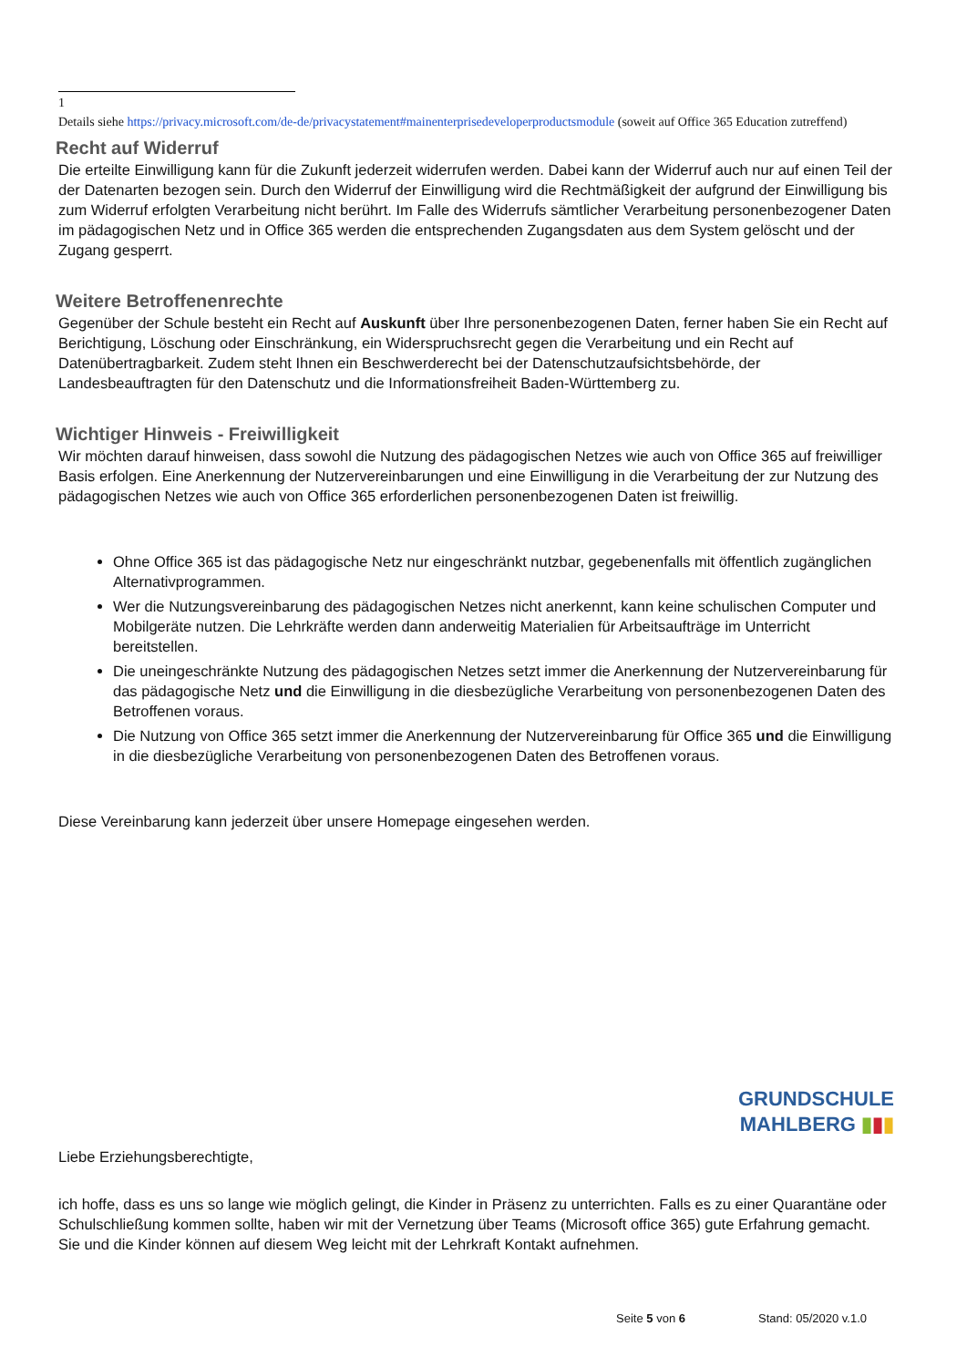1
Details siehe https://privacy.microsoft.com/de-de/privacystatement#mainenterprisedeveloperproductsmodule (soweit auf Office 365 Education zutreffend)
Recht auf Widerruf
Die erteilte Einwilligung kann für die Zukunft jederzeit widerrufen werden. Dabei kann der Widerruf auch nur auf einen Teil der der Datenarten bezogen sein. Durch den Widerruf der Einwilligung wird die Rechtmäßigkeit der aufgrund der Einwilligung bis zum Widerruf erfolgten Verarbeitung nicht berührt. Im Falle des Widerrufs sämtlicher Verarbeitung personenbezogener Daten im pädagogischen Netz und in Office 365 werden die entsprechenden Zugangsdaten aus dem System gelöscht und der Zugang gesperrt.
Weitere Betroffenenrechte
Gegenüber der Schule besteht ein Recht auf Auskunft über Ihre personenbezogenen Daten, ferner haben Sie ein Recht auf Berichtigung, Löschung oder Einschränkung, ein Widerspruchsrecht gegen die Verarbeitung und ein Recht auf Datenübertragbarkeit. Zudem steht Ihnen ein Beschwerderecht bei der Datenschutzaufsichtsbehörde, der Landesbeauftragten für den Datenschutz und die Informationsfreiheit Baden-Württemberg zu.
Wichtiger Hinweis - Freiwilligkeit
Wir möchten darauf hinweisen, dass sowohl die Nutzung des pädagogischen Netzes wie auch von Office 365 auf freiwilliger Basis erfolgen. Eine Anerkennung der Nutzervereinbarungen und eine Einwilligung in die Verarbeitung der zur Nutzung des pädagogischen Netzes wie auch von Office 365 erforderlichen personenbezogenen Daten ist freiwillig.
Ohne Office 365 ist das pädagogische Netz nur eingeschränkt nutzbar, gegebenenfalls mit öffentlich zugänglichen Alternativprogrammen.
Wer die Nutzungsvereinbarung des pädagogischen Netzes nicht anerkennt, kann keine schulischen Computer und Mobilgeräte nutzen. Die Lehrkräfte werden dann anderweitig Materialien für Arbeitsaufträge im Unterricht bereitstellen.
Die uneingeschränkte Nutzung des pädagogischen Netzes setzt immer die Anerkennung der Nutzervereinbarung für das pädagogische Netz und die Einwilligung in die diesbezügliche Verarbeitung von personenbezogenen Daten des Betroffenen voraus.
Die Nutzung von Office 365 setzt immer die Anerkennung der Nutzervereinbarung für Office 365 und die Einwilligung in die diesbezügliche Verarbeitung von personenbezogenen Daten des Betroffenen voraus.
Diese Vereinbarung kann jederzeit über unsere Homepage eingesehen werden.
GRUNDSCHULE
MAHLBERG ▮▮▮
Liebe Erziehungsberechtigte,
ich hoffe, dass es uns so lange wie möglich gelingt, die Kinder in Präsenz zu unterrichten. Falls es zu einer Quarantäne oder Schulschließung kommen sollte, haben wir mit der Vernetzung über Teams (Microsoft office 365) gute Erfahrung gemacht. Sie und die Kinder können auf diesem Weg leicht mit der Lehrkraft Kontakt aufnehmen.
Seite 5 von 6 Stand: 05/2020 v.1.0